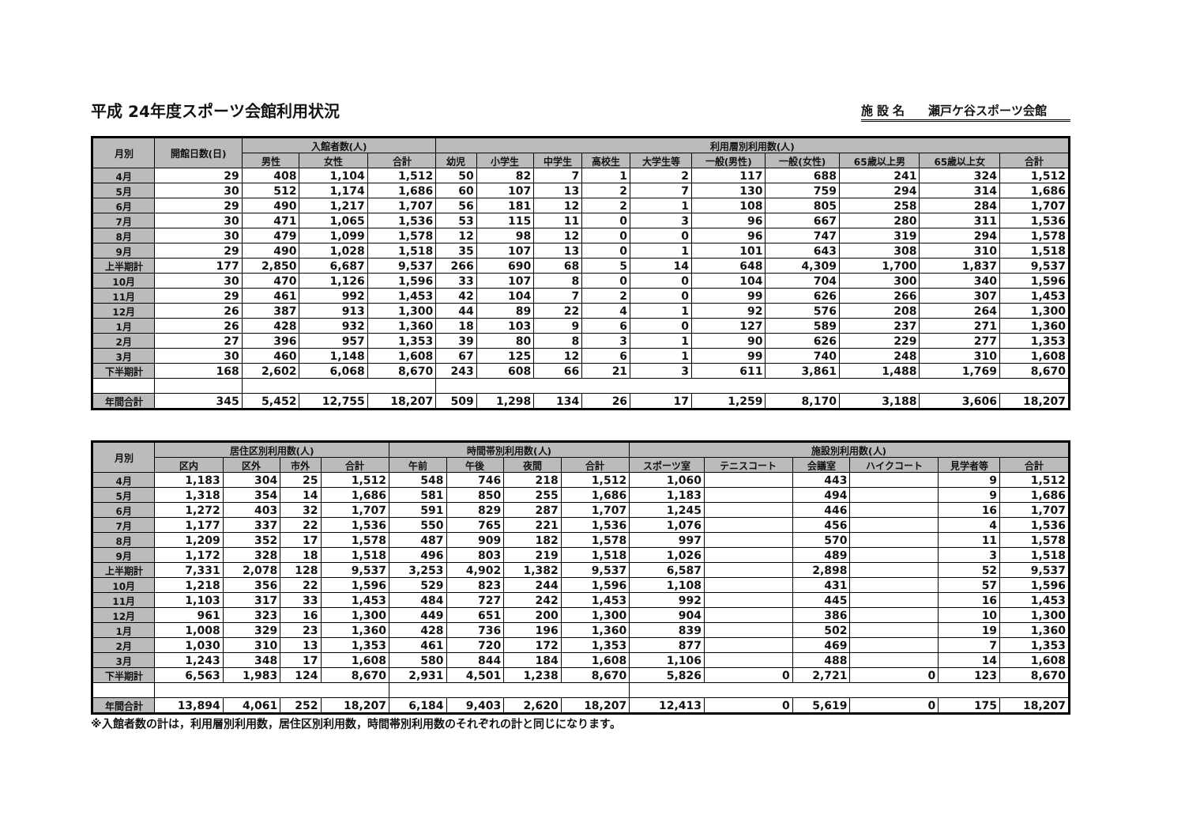平成 24年度スポーツ会館利用状況
施 設 名　　瀬戸ケ谷スポーツ会館
| 月別 | 開館日数(日) | 入館者数(人) | | | 利用層別利用数(人) | | | | | | | | | |
| --- | --- | --- | --- | --- | --- | --- | --- | --- | --- | --- | --- | --- | --- | --- |
| | | 男性 | 女性 | 合計 | 幼児 | 小学生 | 中学生 | 高校生 | 大学生等 | 一般(男性) | 一般(女性) | 65歳以上男 | 65歳以上女 | 合計 |
| 4月 | 29 | 408 | 1,104 | 1,512 | 50 | 82 | 7 | 1 | 2 | 117 | 688 | 241 | 324 | 1,512 |
| 5月 | 30 | 512 | 1,174 | 1,686 | 60 | 107 | 13 | 2 | 7 | 130 | 759 | 294 | 314 | 1,686 |
| 6月 | 29 | 490 | 1,217 | 1,707 | 56 | 181 | 12 | 2 | 1 | 108 | 805 | 258 | 284 | 1,707 |
| 7月 | 30 | 471 | 1,065 | 1,536 | 53 | 115 | 11 | 0 | 3 | 96 | 667 | 280 | 311 | 1,536 |
| 8月 | 30 | 479 | 1,099 | 1,578 | 12 | 98 | 12 | 0 | 0 | 96 | 747 | 319 | 294 | 1,578 |
| 9月 | 29 | 490 | 1,028 | 1,518 | 35 | 107 | 13 | 0 | 1 | 101 | 643 | 308 | 310 | 1,518 |
| 上半期計 | 177 | 2,850 | 6,687 | 9,537 | 266 | 690 | 68 | 5 | 14 | 648 | 4,309 | 1,700 | 1,837 | 9,537 |
| 10月 | 30 | 470 | 1,126 | 1,596 | 33 | 107 | 8 | 0 | 0 | 104 | 704 | 300 | 340 | 1,596 |
| 11月 | 29 | 461 | 992 | 1,453 | 42 | 104 | 7 | 2 | 0 | 99 | 626 | 266 | 307 | 1,453 |
| 12月 | 26 | 387 | 913 | 1,300 | 44 | 89 | 22 | 4 | 1 | 92 | 576 | 208 | 264 | 1,300 |
| 1月 | 26 | 428 | 932 | 1,360 | 18 | 103 | 9 | 6 | 0 | 127 | 589 | 237 | 271 | 1,360 |
| 2月 | 27 | 396 | 957 | 1,353 | 39 | 80 | 8 | 3 | 1 | 90 | 626 | 229 | 277 | 1,353 |
| 3月 | 30 | 460 | 1,148 | 1,608 | 67 | 125 | 12 | 6 | 1 | 99 | 740 | 248 | 310 | 1,608 |
| 下半期計 | 168 | 2,602 | 6,068 | 8,670 | 243 | 608 | 66 | 21 | 3 | 611 | 3,861 | 1,488 | 1,769 | 8,670 |
| 年間合計 | 345 | 5,452 | 12,755 | 18,207 | 509 | 1,298 | 134 | 26 | 17 | 1,259 | 8,170 | 3,188 | 3,606 | 18,207 |
| 月別 | 居住区別利用数(人) | | | | 時間帯別利用数(人) | | | | 施設別利用数(人) | | | | | |
| --- | --- | --- | --- | --- | --- | --- | --- | --- | --- | --- | --- | --- | --- | --- |
| | 区内 | 区外 | 市外 | 合計 | 午前 | 午後 | 夜間 | 合計 | スポーツ室 | テニスコート | 会議室 | ハイクコート | 見学者等 | 合計 |
| 4月 | 1,183 | 304 | 25 | 1,512 | 548 | 746 | 218 | 1,512 | 1,060 | | 443 | | 9 | 1,512 |
| 5月 | 1,318 | 354 | 14 | 1,686 | 581 | 850 | 255 | 1,686 | 1,183 | | 494 | | 9 | 1,686 |
| 6月 | 1,272 | 403 | 32 | 1,707 | 591 | 829 | 287 | 1,707 | 1,245 | | 446 | | 16 | 1,707 |
| 7月 | 1,177 | 337 | 22 | 1,536 | 550 | 765 | 221 | 1,536 | 1,076 | | 456 | | 4 | 1,536 |
| 8月 | 1,209 | 352 | 17 | 1,578 | 487 | 909 | 182 | 1,578 | 997 | | 570 | | 11 | 1,578 |
| 9月 | 1,172 | 328 | 18 | 1,518 | 496 | 803 | 219 | 1,518 | 1,026 | | 489 | | 3 | 1,518 |
| 上半期計 | 7,331 | 2,078 | 128 | 9,537 | 3,253 | 4,902 | 1,382 | 9,537 | 6,587 | | 2,898 | | 52 | 9,537 |
| 10月 | 1,218 | 356 | 22 | 1,596 | 529 | 823 | 244 | 1,596 | 1,108 | | 431 | | 57 | 1,596 |
| 11月 | 1,103 | 317 | 33 | 1,453 | 484 | 727 | 242 | 1,453 | 992 | | 445 | | 16 | 1,453 |
| 12月 | 961 | 323 | 16 | 1,300 | 449 | 651 | 200 | 1,300 | 904 | | 386 | | 10 | 1,300 |
| 1月 | 1,008 | 329 | 23 | 1,360 | 428 | 736 | 196 | 1,360 | 839 | | 502 | | 19 | 1,360 |
| 2月 | 1,030 | 310 | 13 | 1,353 | 461 | 720 | 172 | 1,353 | 877 | | 469 | | 7 | 1,353 |
| 3月 | 1,243 | 348 | 17 | 1,608 | 580 | 844 | 184 | 1,608 | 1,106 | | 488 | | 14 | 1,608 |
| 下半期計 | 6,563 | 1,983 | 124 | 8,670 | 2,931 | 4,501 | 1,238 | 8,670 | 5,826 | 0 | 2,721 | 0 | 123 | 8,670 |
| 年間合計 | 13,894 | 4,061 | 252 | 18,207 | 6,184 | 9,403 | 2,620 | 18,207 | 12,413 | 0 | 5,619 | 0 | 175 | 18,207 |
※入館者数の計は，利用層別利用数，居住区別利用数，時間帯別利用数のそれぞれの計と同じになります。